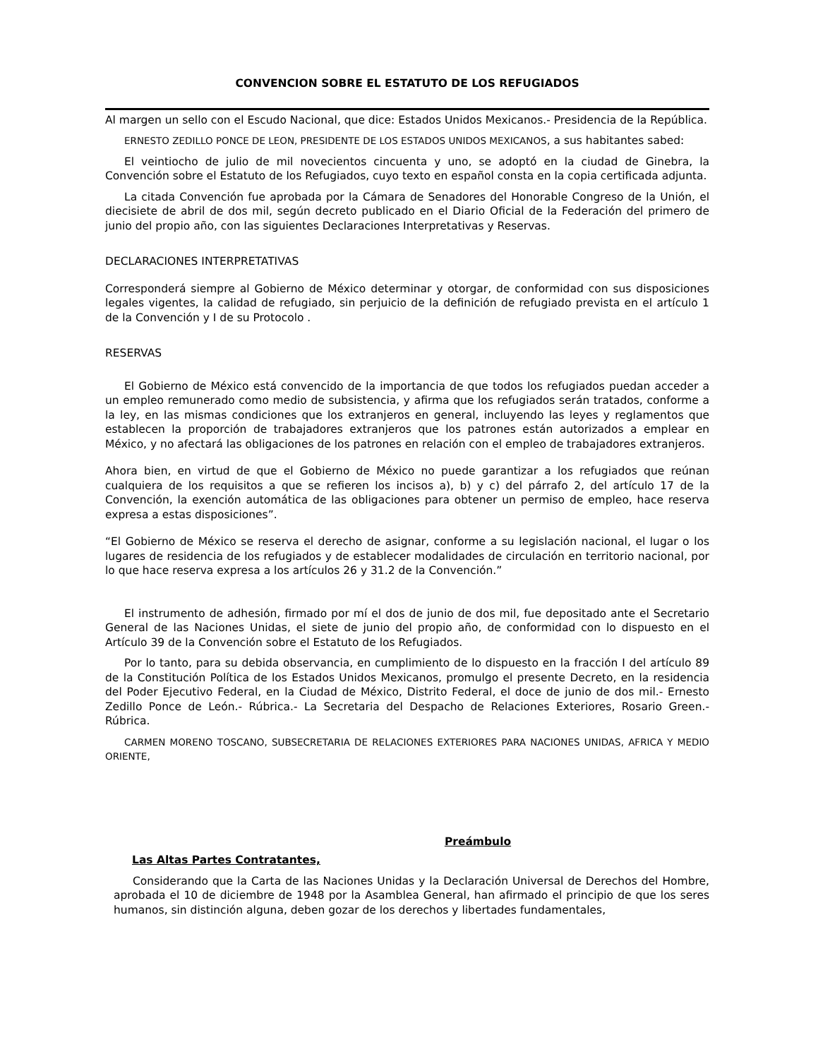CONVENCION SOBRE EL ESTATUTO DE LOS REFUGIADOS
Al margen un sello con el Escudo Nacional, que dice: Estados Unidos Mexicanos.- Presidencia de la República.
ERNESTO ZEDILLO PONCE DE LEON, PRESIDENTE DE LOS ESTADOS UNIDOS MEXICANOS, a sus habitantes sabed:
El veintiocho de julio de mil novecientos cincuenta y uno, se adoptó en la ciudad de Ginebra, la Convención sobre el Estatuto de los Refugiados, cuyo texto en español consta en la copia certificada adjunta.
La citada Convención fue aprobada por la Cámara de Senadores del Honorable Congreso de la Unión, el diecisiete de abril de dos mil, según decreto publicado en el Diario Oficial de la Federación del primero de junio del propio año, con las siguientes Declaraciones Interpretativas y Reservas.
DECLARACIONES INTERPRETATIVAS
Corresponderá siempre al Gobierno de México determinar y otorgar, de conformidad con sus disposiciones legales vigentes, la calidad de refugiado, sin perjuicio de la definición de refugiado prevista en el artículo 1 de la Convención y I de su Protocolo .
RESERVAS
El Gobierno de México está convencido de la importancia de que todos los refugiados puedan acceder a un empleo remunerado como medio de subsistencia, y afirma que los refugiados serán tratados, conforme a la ley, en las mismas condiciones que los extranjeros en general, incluyendo las leyes y reglamentos que establecen la proporción de trabajadores extranjeros que los patrones están autorizados a emplear en México, y no afectará las obligaciones de los patrones en relación con el empleo de trabajadores extranjeros.
Ahora bien, en virtud de que el Gobierno de México no puede garantizar a los refugiados que reúnan cualquiera de los requisitos a que se refieren los incisos a), b) y c) del párrafo 2, del artículo 17 de la Convención, la exención automática de las obligaciones para obtener un permiso de empleo, hace reserva expresa a estas disposiciones”.
“El Gobierno de México se reserva el derecho de asignar, conforme a su legislación nacional, el lugar o los lugares de residencia de los refugiados y de establecer modalidades de circulación en territorio nacional, por lo que hace reserva expresa a los artículos 26 y 31.2 de la Convención.”
El instrumento de adhesión, firmado por mí el dos de junio de dos mil, fue depositado ante el Secretario General de las Naciones Unidas, el siete de junio del propio año, de conformidad con lo dispuesto en el Artículo 39 de la Convención sobre el Estatuto de los Refugiados.
Por lo tanto, para su debida observancia, en cumplimiento de lo dispuesto en la fracción I del artículo 89 de la Constitución Política de los Estados Unidos Mexicanos, promulgo el presente Decreto, en la residencia del Poder Ejecutivo Federal, en la Ciudad de México, Distrito Federal, el doce de junio de dos mil.- Ernesto Zedillo Ponce de León.- Rúbrica.- La Secretaria del Despacho de Relaciones Exteriores, Rosario Green.- Rúbrica.
CARMEN MORENO TOSCANO, SUBSECRETARIA DE RELACIONES EXTERIORES PARA NACIONES UNIDAS, AFRICA Y MEDIO ORIENTE,
Preámbulo
Las Altas Partes Contratantes,
Considerando que la Carta de las Naciones Unidas y la Declaración Universal de Derechos del Hombre, aprobada el 10 de diciembre de 1948 por la Asamblea General, han afirmado el principio de que los seres humanos, sin distinción alguna, deben gozar de los derechos y libertades fundamentales,